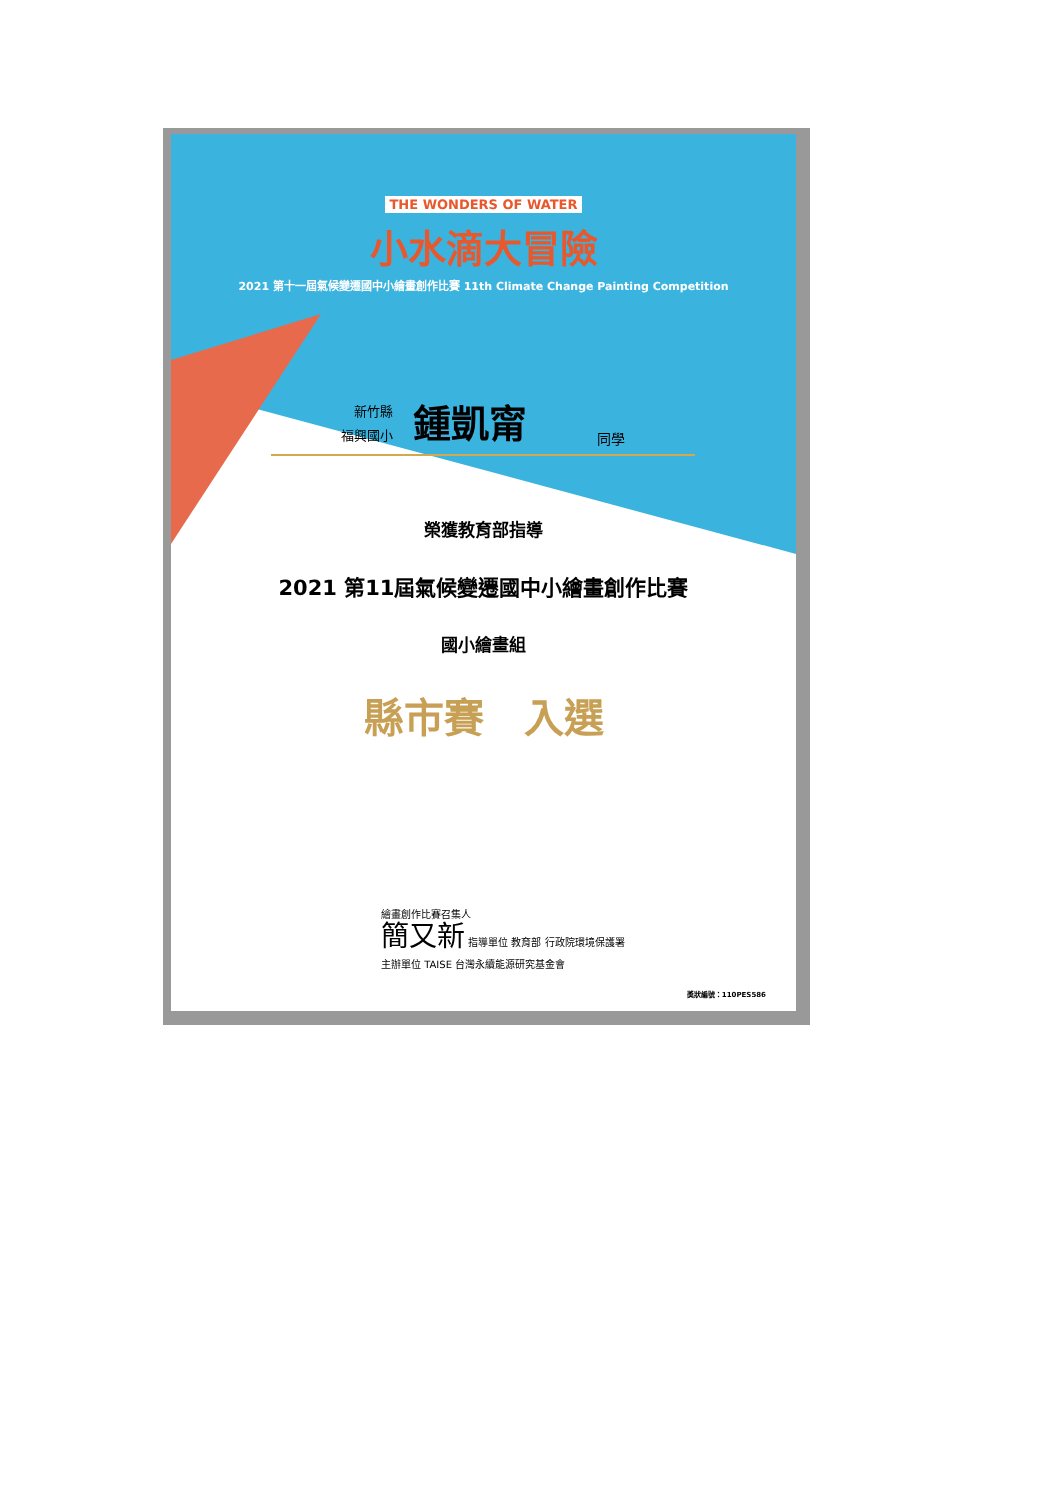THE WONDERS OF WATER
小水滴大冒險
2021 第十一屆氣候變遷國中小繪畫創作比賽 11th Climate Change Painting Competition
新竹縣
福興國小
鍾凱甯
同學
榮獲教育部指導
2021 第11屆氣候變遷國中小繪畫創作比賽
國小繪畫組
縣市賽　入選
繪畫創作比賽召集人
簡又新 指導單位 教育部 行政院環境保護署
主辦單位 TAISE 台灣永續能源研究基金會
獎狀編號：110PES586